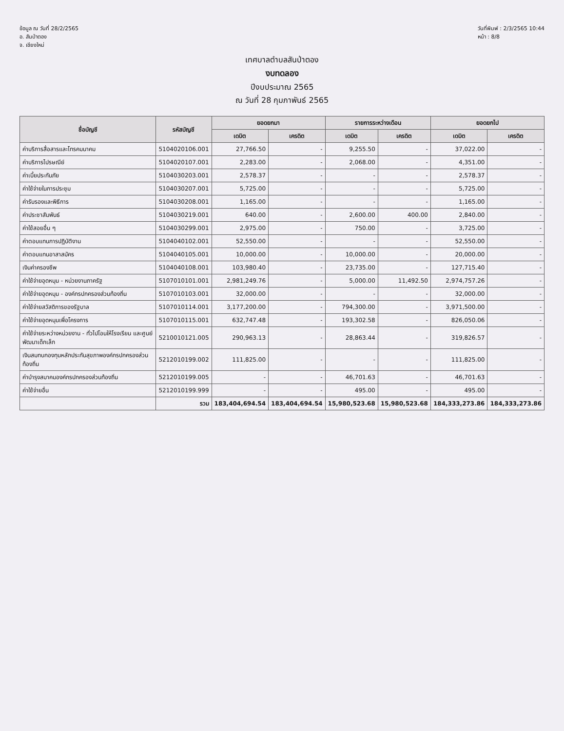ข้อมูล ณ วันที่ 28/2/2565
อ. สันป่าตอง
จ. เชียงใหม่
วันที่พิมพ์ : 2/3/2565 10:44
หน้า : 8/8
เทศบาลตำบลสันป่าตอง
งบทดลอง
ปีงบประมาณ 2565
ณ วันที่ 28 กุมภาพันธ์ 2565
| ชื่อบัญชี | รหัสบัญชี | ยอดยกมา | | รายการระหว่างเดือน | | ยอดยกไป | |
| --- | --- | --- | --- | --- | --- | --- | --- |
| | | เดบิต | เครดิต | เดบิต | เครดิต | เดบิต | เครดิต |
| ค่าบริการสื่อสารและโทรคมนาคม | 5104020106.001 | 27,766.50 | - | 9,255.50 | - | 37,022.00 | - |
| ค่าบริการไปรษณีย์ | 5104020107.001 | 2,283.00 | - | 2,068.00 | - | 4,351.00 | - |
| ค่าเบี้ยประกันภัย | 5104030203.001 | 2,578.37 | - | - | - | 2,578.37 | - |
| ค่าใช้จ่ายในการประชุม | 5104030207.001 | 5,725.00 | - | - | - | 5,725.00 | - |
| ค่ารับรองและพิธีการ | 5104030208.001 | 1,165.00 | - | - | - | 1,165.00 | - |
| ค่าประชาสัมพันธ์ | 5104030219.001 | 640.00 | - | 2,600.00 | 400.00 | 2,840.00 | - |
| ค่าใช้สอยอื่น ๆ | 5104030299.001 | 2,975.00 | - | 750.00 | - | 3,725.00 | - |
| ค่าตอบแทนการปฏิบัติงาน | 5104040102.001 | 52,550.00 | - | - | - | 52,550.00 | - |
| ค่าตอบแทนอาสาสมัคร | 5104040105.001 | 10,000.00 | - | 10,000.00 | - | 20,000.00 | - |
| เงินค่าครองชีพ | 5104040108.001 | 103,980.40 | - | 23,735.00 | - | 127,715.40 | - |
| ค่าใช้จ่ายอุดหนุน - หน่วยงานภาครัฐ | 5107010101.001 | 2,981,249.76 | - | 5,000.00 | 11,492.50 | 2,974,757.26 | - |
| ค่าใช้จ่ายอุดหนุน - องค์กรปกครองส่วนท้องถิ่น | 5107010103.001 | 32,000.00 | - | - | - | 32,000.00 | - |
| ค่าใช้จ่ายสวัสดิการของรัฐบาล | 5107010114.001 | 3,177,200.00 | - | 794,300.00 | - | 3,971,500.00 | - |
| ค่าใช้จ่ายอุดหนุนเพื่อโครงการ | 5107010115.001 | 632,747.48 | - | 193,302.58 | - | 826,050.06 | - |
| ค่าใช้จ่ายระหว่างหน่วยงาน - ทั่วไปโอนให้โรงเรียน และศูนย์พัฒนาเด็กเล็ก | 5210010121.005 | 290,963.13 | - | 28,863.44 | - | 319,826.57 | - |
| เงินสมทบกองทุนหลักประกันสุขภาพองค์กรปกครองส่วนท้องถิ่น | 5212010199.002 | 111,825.00 | - | - | - | 111,825.00 | - |
| ค่าบำรุงสมาคมองค์กรปกครองส่วนท้องถิ่น | 5212010199.005 | - | - | 46,701.63 | - | 46,701.63 | - |
| ค่าใช้จ่ายอื่น | 5212010199.999 | - | - | 495.00 | - | 495.00 | - |
| | รวม | 183,404,694.54 | 183,404,694.54 | 15,980,523.68 | 15,980,523.68 | 184,333,273.86 | 184,333,273.86 |